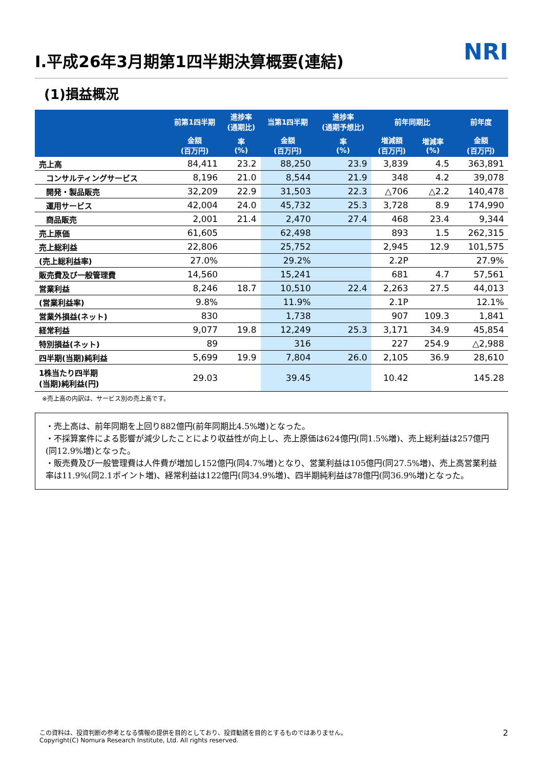Ⅰ.平成26年3月期第1四半期決算概要(連結) NRI
(1)損益概況
| | 前第1四半期 | 進捗率 (通期比) | 当第1四半期 | 進捗率 (通期予想比) | 前年同期比 | | 前年度 |
| --- | --- | --- | --- | --- | --- | --- | --- |
| | 金額 (百万円) | 率 (%) | 金額 (百万円) | 率 (%) | 増減額 (百万円) | 増減率 (%) | 金額 (百万円) |
| 売上高 | 84,411 | 23.2 | 88,250 | 23.9 | 3,839 | 4.5 | 363,891 |
| コンサルティングサービス | 8,196 | 21.0 | 8,544 | 21.9 | 348 | 4.2 | 39,078 |
| 開発・製品販売 | 32,209 | 22.9 | 31,503 | 22.3 | △706 | △2.2 | 140,478 |
| 運用サービス | 42,004 | 24.0 | 45,732 | 25.3 | 3,728 | 8.9 | 174,990 |
| 商品販売 | 2,001 | 21.4 | 2,470 | 27.4 | 468 | 23.4 | 9,344 |
| 売上原価 | 61,605 | | 62,498 | | 893 | 1.5 | 262,315 |
| 売上総利益 | 22,806 | | 25,752 | | 2,945 | 12.9 | 101,575 |
| (売上総利益率) | 27.0% | | 29.2% | | 2.2P | | 27.9% |
| 販売費及び一般管理費 | 14,560 | | 15,241 | | 681 | 4.7 | 57,561 |
| 営業利益 | 8,246 | 18.7 | 10,510 | 22.4 | 2,263 | 27.5 | 44,013 |
| (営業利益率) | 9.8% | | 11.9% | | 2.1P | | 12.1% |
| 営業外損益(ネット) | 830 | | 1,738 | | 907 | 109.3 | 1,841 |
| 経常利益 | 9,077 | 19.8 | 12,249 | 25.3 | 3,171 | 34.9 | 45,854 |
| 特別損益(ネット) | 89 | | 316 | | 227 | 254.9 | △2,988 |
| 四半期(当期)純利益 | 5,699 | 19.9 | 7,804 | 26.0 | 2,105 | 36.9 | 28,610 |
| 1株当たり四半期 (当期)純利益(円) | 29.03 | | 39.45 | | 10.42 | | 145.28 |
※売上高の内訳は、サービス別の売上高です。
・売上高は、前年同期を上回り882億円(前年同期比4.5%増)となった。
・不採算案件による影響が減少したことにより収益性が向上し、売上原価は624億円(同1.5%増)、売上総利益は257億円(同12.9%増)となった。
・販売費及び一般管理費は人件費が増加し152億円(同4.7%増)となり、営業利益は105億円(同27.5%増)、売上高営業利益率は11.9%(同2.1ポイント増)、経常利益は122億円(同34.9%増)、四半期純利益は78億円(同36.9%増)となった。
この資料は、投資判断の参考となる情報の提供を目的としており、投資勧誘を目的とするものではありません。
Copyright(C) Nomura Research Institute, Ltd. All rights reserved.
2